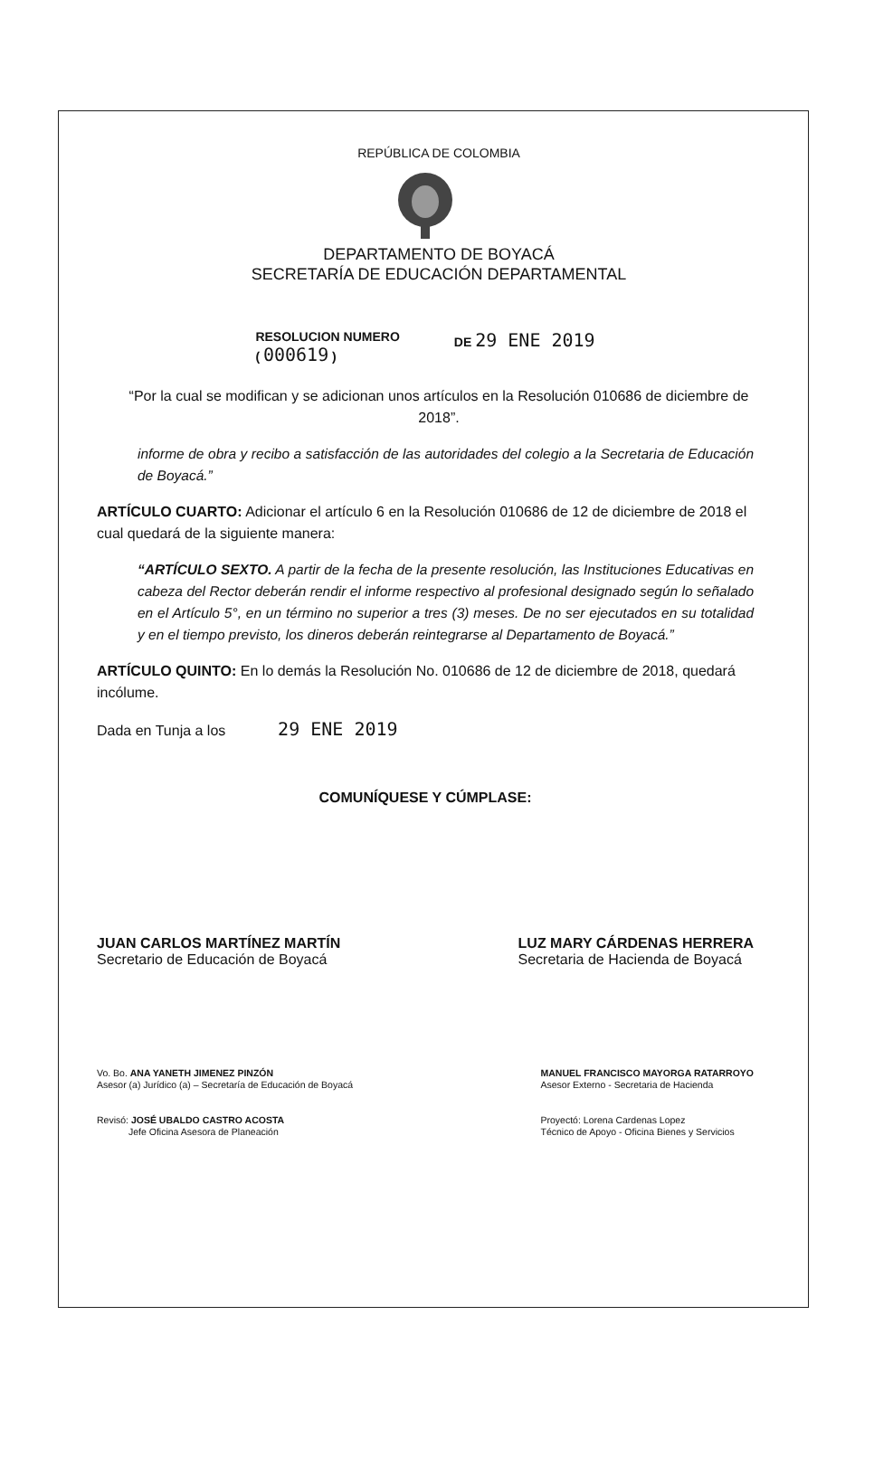REPÚBLICA DE COLOMBIA
DEPARTAMENTO DE BOYACÁ
SECRETARÍA DE EDUCACIÓN DEPARTAMENTAL
RESOLUCION NUMERO
( 000619 )
DE 29 ENE 2019
“Por la cual se modifican y se adicionan unos artículos en la Resolución 010686 de diciembre de 2018”.
informe de obra y recibo a satisfacción de las autoridades del colegio a la Secretaria de Educación de Boyacá.”
ARTÍCULO CUARTO: Adicionar el artículo 6 en la Resolución 010686 de 12 de diciembre de 2018 el cual quedará de la siguiente manera:
“ARTÍCULO SEXTO. A partir de la fecha de la presente resolución, las Instituciones Educativas en cabeza del Rector deberán rendir el informe respectivo al profesional designado según lo señalado en el Artículo 5°, en un término no superior a tres (3) meses. De no ser ejecutados en su totalidad y en el tiempo previsto, los dineros deberán reintegrarse al Departamento de Boyacá.”
ARTÍCULO QUINTO: En lo demás la Resolución No. 010686 de 12 de diciembre de 2018, quedará incólume.
Dada en Tunja a los 29 ENE 2019
COMUNÍQUESE Y CÚMPLASE:
JUAN CARLOS MARTÍNEZ MARTÍN
Secretario de Educación de Boyacá
LUZ MARY CÁRDENAS HERRERA
Secretaria de Hacienda de Boyacá
Vo. Bo. ANA YANETH JIMENEZ PINZÓN
Asesor (a) Jurídico (a) – Secretaría de Educación de Boyacá
Revisó: JOSÉ UBALDO CASTRO ACOSTA
Jefe Oficina Asesora de Planeación
MANUEL FRANCISCO MAYORGA RATARROYO
Asesor Externo - Secretaria de Hacienda
Proyectó: Lorena Cardenas Lopez
Técnico de Apoyo - Oficina Bienes y Servicios